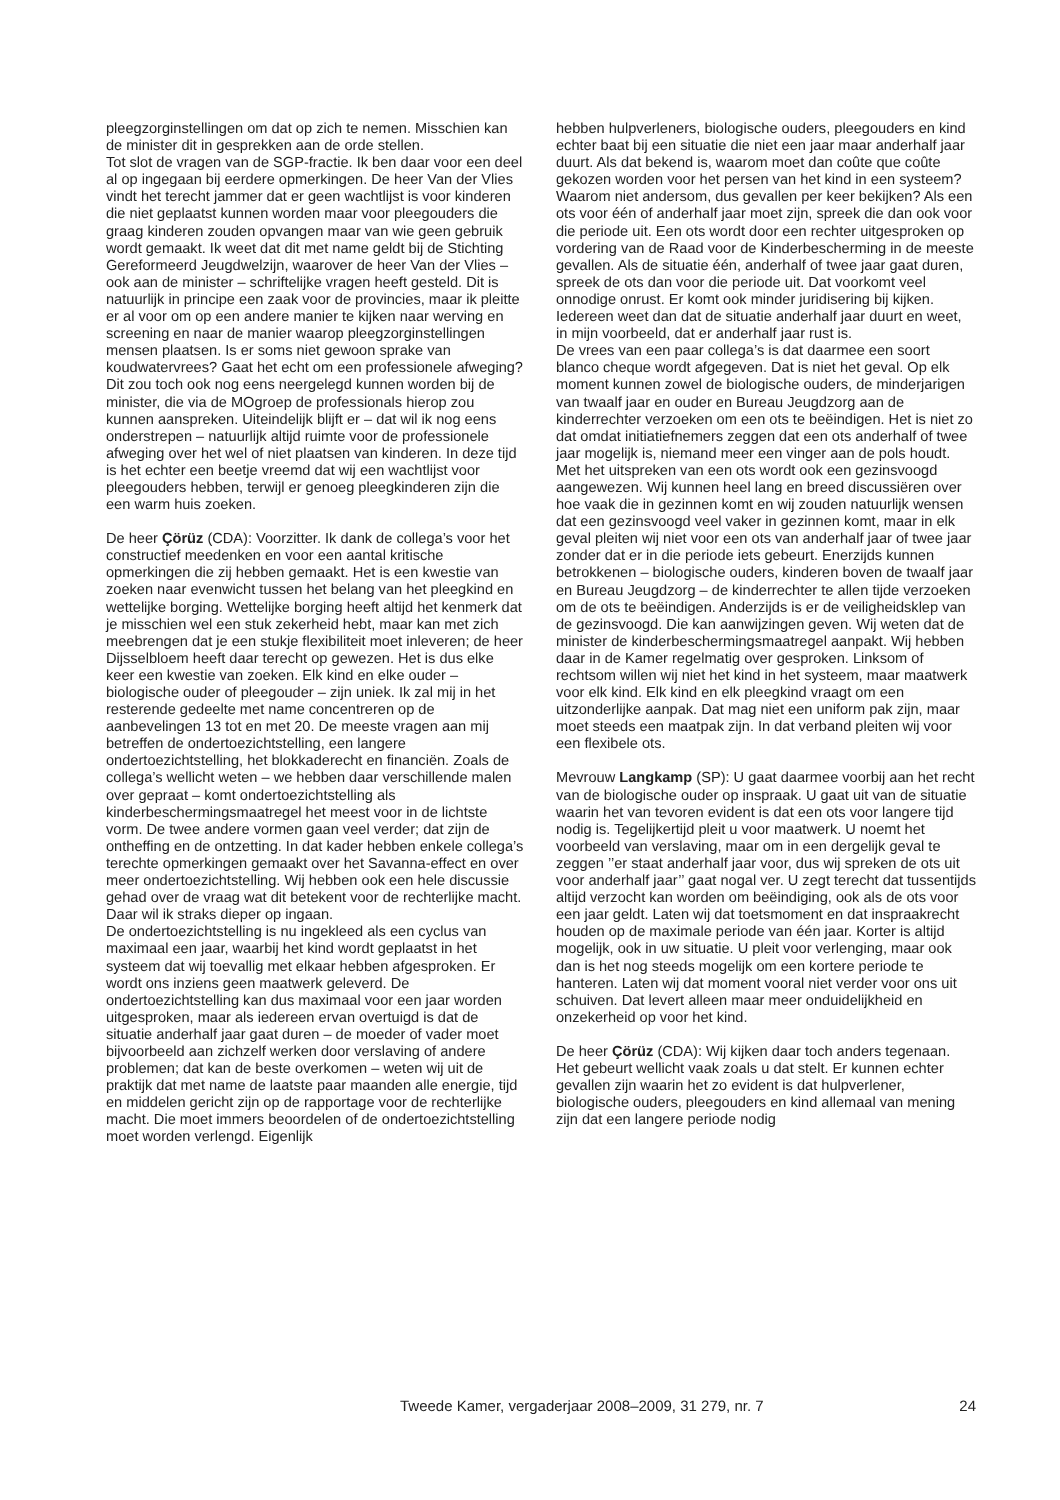pleegzorginstellingen om dat op zich te nemen. Misschien kan de minister dit in gesprekken aan de orde stellen.
Tot slot de vragen van de SGP-fractie. Ik ben daar voor een deel al op ingegaan bij eerdere opmerkingen. De heer Van der Vlies vindt het terecht jammer dat er geen wachtlijst is voor kinderen die niet geplaatst kunnen worden maar voor pleegouders die graag kinderen zouden opvangen maar van wie geen gebruik wordt gemaakt. Ik weet dat dit met name geldt bij de Stichting Gereformeerd Jeugdwelzijn, waarover de heer Van der Vlies – ook aan de minister – schriftelijke vragen heeft gesteld. Dit is natuurlijk in principe een zaak voor de provincies, maar ik pleitte er al voor om op een andere manier te kijken naar werving en screening en naar de manier waarop pleegzorginstellingen mensen plaatsen. Is er soms niet gewoon sprake van koudwatervrees? Gaat het echt om een professionele afweging? Dit zou toch ook nog eens neergelegd kunnen worden bij de minister, die via de MOgroep de professionals hierop zou kunnen aanspreken. Uiteindelijk blijft er – dat wil ik nog eens onderstrepen – natuurlijk altijd ruimte voor de professionele afweging over het wel of niet plaatsen van kinderen. In deze tijd is het echter een beetje vreemd dat wij een wachtlijst voor pleegouders hebben, terwijl er genoeg pleegkinderen zijn die een warm huis zoeken.
De heer Çörüz (CDA): Voorzitter. Ik dank de collega’s voor het constructief meedenken en voor een aantal kritische opmerkingen die zij hebben gemaakt. Het is een kwestie van zoeken naar evenwicht tussen het belang van het pleegkind en wettelijke borging. Wettelijke borging heeft altijd het kenmerk dat je misschien wel een stuk zekerheid hebt, maar kan met zich meebrengen dat je een stukje flexibiliteit moet inleveren; de heer Dijsselbloem heeft daar terecht op gewezen. Het is dus elke keer een kwestie van zoeken. Elk kind en elke ouder – biologische ouder of pleegouder – zijn uniek. Ik zal mij in het resterende gedeelte met name concentreren op de aanbevelingen 13 tot en met 20. De meeste vragen aan mij betreffen de ondertoezichtstelling, een langere ondertoezichtstelling, het blokkaderecht en financiën. Zoals de collega’s wellicht weten – we hebben daar verschillende malen over gepraat – komt ondertoezichtstelling als kinderbeschermingsmaatregel het meest voor in de lichtste vorm. De twee andere vormen gaan veel verder; dat zijn de ontheffing en de ontzetting. In dat kader hebben enkele collega’s terechte opmerkingen gemaakt over het Savanna-effect en over meer ondertoezichtstelling. Wij hebben ook een hele discussie gehad over de vraag wat dit betekent voor de rechterlijke macht. Daar wil ik straks dieper op ingaan.
De ondertoezichtstelling is nu ingekleed als een cyclus van maximaal een jaar, waarbij het kind wordt geplaatst in het systeem dat wij toevallig met elkaar hebben afgesproken. Er wordt ons inziens geen maatwerk geleverd. De ondertoezichtstelling kan dus maximaal voor een jaar worden uitgesproken, maar als iedereen ervan overtuigd is dat de situatie anderhalf jaar gaat duren – de moeder of vader moet bijvoorbeeld aan zichzelf werken door verslaving of andere problemen; dat kan de beste overkomen – weten wij uit de praktijk dat met name de laatste paar maanden alle energie, tijd en middelen gericht zijn op de rapportage voor de rechterlijke macht. Die moet immers beoordelen of de ondertoezichtstelling moet worden verlengd. Eigenlijk
hebben hulpverleners, biologische ouders, pleegouders en kind echter baat bij een situatie die niet een jaar maar anderhalf jaar duurt. Als dat bekend is, waarom moet dan coûte que coûte gekozen worden voor het persen van het kind in een systeem? Waarom niet andersom, dus gevallen per keer bekijken? Als een ots voor één of anderhalf jaar moet zijn, spreek die dan ook voor die periode uit. Een ots wordt door een rechter uitgesproken op vordering van de Raad voor de Kinderbescherming in de meeste gevallen. Als de situatie één, anderhalf of twee jaar gaat duren, spreek de ots dan voor die periode uit. Dat voorkomt veel onnodige onrust. Er komt ook minder juridisering bij kijken. Iedereen weet dan dat de situatie anderhalf jaar duurt en weet, in mijn voorbeeld, dat er anderhalf jaar rust is.
De vrees van een paar collega’s is dat daarmee een soort blanco cheque wordt afgegeven. Dat is niet het geval. Op elk moment kunnen zowel de biologische ouders, de minderjarigen van twaalf jaar en ouder en Bureau Jeugdzorg aan de kinderrechter verzoeken om een ots te beëindigen. Het is niet zo dat omdat initiatiefnemers zeggen dat een ots anderhalf of twee jaar mogelijk is, niemand meer een vinger aan de pols houdt. Met het uitspreken van een ots wordt ook een gezinsvoogd aangewezen. Wij kunnen heel lang en breed discussiëren over hoe vaak die in gezinnen komt en wij zouden natuurlijk wensen dat een gezinsvoogd veel vaker in gezinnen komt, maar in elk geval pleiten wij niet voor een ots van anderhalf jaar of twee jaar zonder dat er in die periode iets gebeurt. Enerzijds kunnen betrokkenen – biologische ouders, kinderen boven de twaalf jaar en Bureau Jeugdzorg – de kinderrechter te allen tijde verzoeken om de ots te beëindigen. Anderzijds is er de veiligheidsklep van de gezinsvoogd. Die kan aanwijzingen geven. Wij weten dat de minister de kinderbeschermingsmaatregel aanpakt. Wij hebben daar in de Kamer regelmatig over gesproken. Linksom of rechtsom willen wij niet het kind in het systeem, maar maatwerk voor elk kind. Elk kind en elk pleegkind vraagt om een uitzonderlijke aanpak. Dat mag niet een uniform pak zijn, maar moet steeds een maatpak zijn. In dat verband pleiten wij voor een flexibele ots.
Mevrouw Langkamp (SP): U gaat daarmee voorbij aan het recht van de biologische ouder op inspraak. U gaat uit van de situatie waarin het van tevoren evident is dat een ots voor langere tijd nodig is. Tegelijkertijd pleit u voor maatwerk. U noemt het voorbeeld van verslaving, maar om in een dergelijk geval te zeggen ’’er staat anderhalf jaar voor, dus wij spreken de ots uit voor anderhalf jaar’’ gaat nogal ver. U zegt terecht dat tussentijds altijd verzocht kan worden om beëindiging, ook als de ots voor een jaar geldt. Laten wij dat toetsmoment en dat inspraakrecht houden op de maximale periode van één jaar. Korter is altijd mogelijk, ook in uw situatie. U pleit voor verlenging, maar ook dan is het nog steeds mogelijk om een kortere periode te hanteren. Laten wij dat moment vooral niet verder voor ons uit schuiven. Dat levert alleen maar meer onduidelijkheid en onzekerheid op voor het kind.
De heer Çörüz (CDA): Wij kijken daar toch anders tegenaan. Het gebeurt wellicht vaak zoals u dat stelt. Er kunnen echter gevallen zijn waarin het zo evident is dat hulpverlener, biologische ouders, pleegouders en kind allemaal van mening zijn dat een langere periode nodig
Tweede Kamer, vergaderjaar 2008–2009, 31 279, nr. 7 24